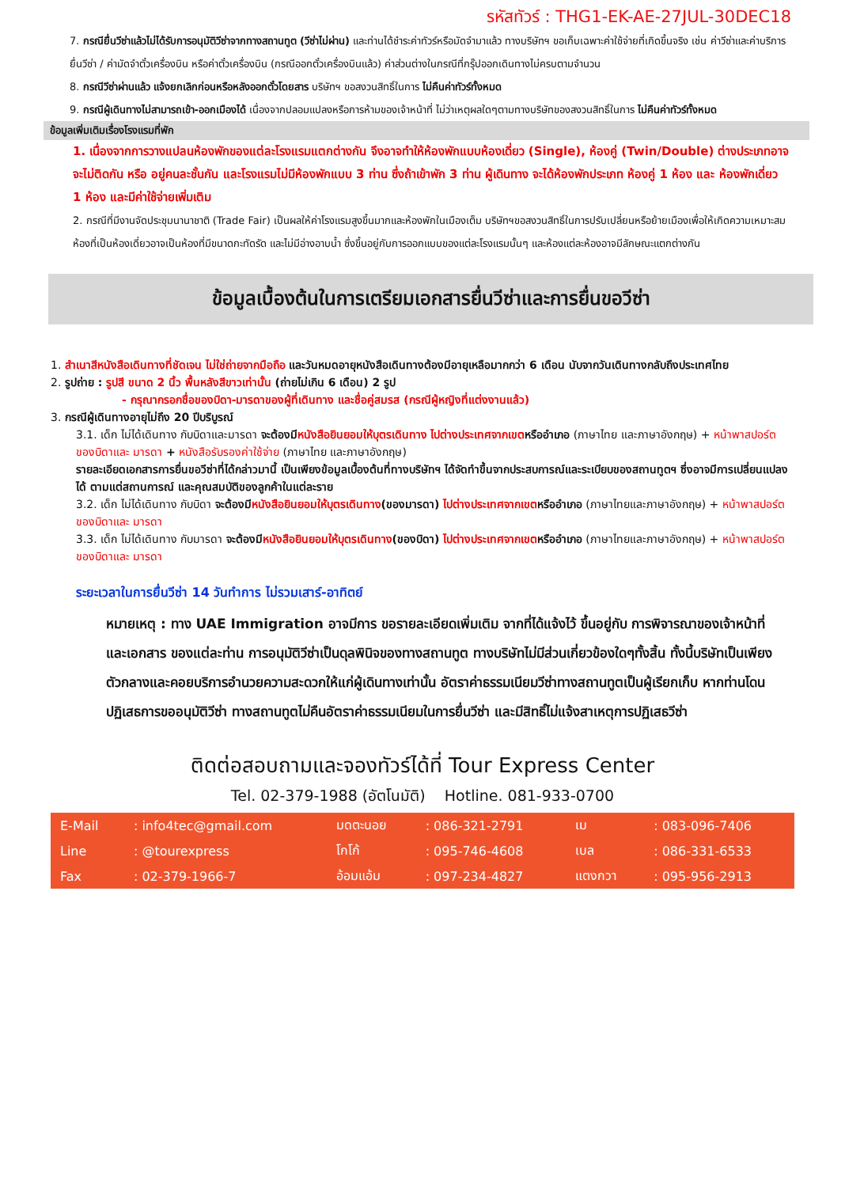รหัสทัวร์ : THG1-EK-AE-27JUL-30DEC18
7. กรณียื่นวีซ่าแล้วไม่ได้รับการอนุมัติวีซ่าจากทางสถานทูต (วีซ่าไม่ผ่าน) และท่านได้ชำระค่าทัวร์หรือมัดจำมาแล้ว ทางบริษัทฯ ขอเก็บเฉพาะค่าใช้จ่ายที่เกิดขึ้นจริง เช่น ค่าวีซ่าและค่าบริการยื่นวีซ่า / ค่ามัดจำตั๋วเครื่องบิน หรือค่าตั๋วเครื่องบิน (กรณีออกตั๋วเครื่องบินแล้ว) ค่าส่วนต่างในกรณีที่กรุ๊ปออกเดินทางไม่ครบตามจำนวน
8. กรณีวีซ่าผ่านแล้ว แจ้งยกเลิกก่อนหรือหลังออกตั๋วโดยสาร บริษัทฯ ขอสงวนสิทธิ์ในการ ไม่คืนค่าทัวร์ทั้งหมด
9. กรณีผู้เดินทางไม่สามารถเข้า-ออกเมืองได้ เนื่องจากปลอมแปลงหรือการห้ามของเจ้าหน้าที่ ไม่ว่าเหตุผลใดๆตามทางบริษัทของสงวนสิทธิ์ในการ ไม่คืนค่าทัวร์ทั้งหมด
ข้อมูลเพิ่มเติมเรื่องโรงแรมที่พัก
1. เนื่องจากการวางแปลนห้องพักของแต่ละโรงแรมแตกต่างกัน จึงอาจทำให้ห้องพักแบบห้องเดี่ยว (Single), ห้องคู่ (Twin/Double) ต่างประเภทอาจจะไม่ติดกัน หรือ อยู่คนละชั้นกัน และโรงแรมไม่มีห้องพักแบบ 3 ท่าน ซึ่งถ้าเข้าพัก 3 ท่าน ผู้เดินทาง จะได้ห้องพักประเภท ห้องคู่ 1 ห้อง และ ห้องพักเดี่ยว 1 ห้อง และมีค่าใช้จ่ายเพิ่มเติม
2. กรณีที่มีงานจัดประชุมนานาชาติ (Trade Fair) เป็นผลให้ค่าโรงแรมสูงขึ้นมากและห้องพักในเมืองเต็ม บริษัทฯขอสงวนสิทธิ์ในการปรับเปลี่ยนหรือย้ายเมืองเพื่อให้เกิดความเหมาะสม ห้องที่เป็นห้องเดี่ยวอาจเป็นห้องที่มีขนาดกะทัดรัด และไม่มีอ่างอาบน้ำ ซึ่งขึ้นอยู่กับการออกแบบของแต่ละโรงแรมนั้นๆ และห้องแต่ละห้องอาจมีลักษณะแตกต่างกัน
ข้อมูลเบื้องต้นในการเตรียมเอกสารยื่นวีซ่าและการยื่นขอวีซ่า
1. สำเนาสีหนังสือเดินทางที่ชัดเจน ไม่ใช่ถ่ายจากมือถือ และวันหมดอายุหนังสือเดินทางต้องมีอายุเหลือมากกว่า 6 เดือน นับจากวันเดินทางกลับถึงประเทศไทย
2. รูปถ่าย : รูปสี ขนาด 2 นิ้ว พื้นหลังสีขาวเท่านั้น (ถ่ายไม่เกิน 6 เดือน) 2 รูป
- กรุณากรอกชื่อของบิดา-มารดาของผู้ที่เดินทาง และชื่อคู่สมรส (กรณีผู้หญิงที่แต่งงานแล้ว)
3. กรณีผู้เดินทางอายุไม่ถึง 20 ปีบริบูรณ์
3.1. เด็ก ไม่ได้เดินทาง กับบิดาและมารดา จะต้องมีหนังสือยินยอมให้บุตรเดินทาง ไปต่างประเทศจากเขต หรืออำเภอ (ภาษาไทย และภาษาอังกฤษ) + หน้าพาสปอร์ตของบิดาและ มารดา + หนังสือรับรองค่าใช้จ่าย (ภาษาไทย และภาษาอังกฤษ)
รายละเอียดเอกสารการยื่นขอวีซ่าที่ได้กล่าวมานี้ เป็นเพียงข้อมูลเบื้องต้นที่ทางบริษัทฯ ได้จัดทำขึ้นจากประสบการณ์และระเบียบของสถานทูตฯ ซึ่งอาจมีการเปลี่ยนแปลงได้ ตามแต่สถานการณ์ และคุณสมบัติของลูกค้าในแต่ละราย
3.2. เด็ก ไม่ได้เดินทาง กับบิดา จะต้องมีหนังสือยินยอมให้บุตรเดินทาง(ของมารดา) ไปต่างประเทศจากเขต หรืออำเภอ (ภาษาไทยและภาษาอังกฤษ) + หน้าพาสปอร์ตของบิดาและ มารดา
3.3. เด็ก ไม่ได้เดินทาง กับมารดา จะต้องมีหนังสือยินยอมให้บุตรเดินทาง(ของบิดา) ไปต่างประเทศจากเขต หรืออำเภอ (ภาษาไทยและภาษาอังกฤษ) + หน้าพาสปอร์ตของบิดาและ มารดา
ระยะเวลาในการยื่นวีซ่า 14 วันทำการ ไม่รวมเสาร์-อาทิตย์
หมายเหตุ : ทาง UAE Immigration อาจมีการ ขอรายละเอียดเพิ่มเติม จากที่ได้แจ้งไว้ ขึ้นอยู่กับ การพิจารณาของเจ้าหน้าที่ และเอกสาร ของแต่ละท่าน การอนุมัติวีซ่าเป็นดุลพินิจของทางสถานทูต ทางบริษัทไม่มีส่วนเกี่ยวข้องใดๆทั้งสิ้น ทั้งนี้บริษัทเป็นเพียงตัวกลางและคอยบริการอำนวยความสะดวกให้แก่ผู้เดินทางเท่านั้น อัตราค่าธรรมเนียมวีซ่าทางสถานทูตเป็นผู้เรียกเก็บ หากท่านโดนปฏิเสธการขออนุมัติวีซ่า ทางสถานทูตไม่คืนอัตราค่าธรรมเนียมในการยื่นวีซ่า และมีสิทธิ์ไม่แจ้งสาเหตุการปฏิเสธวีซ่า
ติดต่อสอบถามและจองทัวร์ได้ที่ Tour Express Center
Tel. 02-379-1988 (อัตโนมัติ) Hotline. 081-933-0700
| E-Mail | : info4tec@gmail.com | มดตะนอย | : 086-321-2791 | เม | : 083-096-7406 |
| Line | : @tourexpress | โกโก้ | : 095-746-4608 | เบล | : 086-331-6533 |
| Fax | : 02-379-1966-7 | อ้อมแอ้ม | : 097-234-4827 | แตงกวา | : 095-956-2913 |